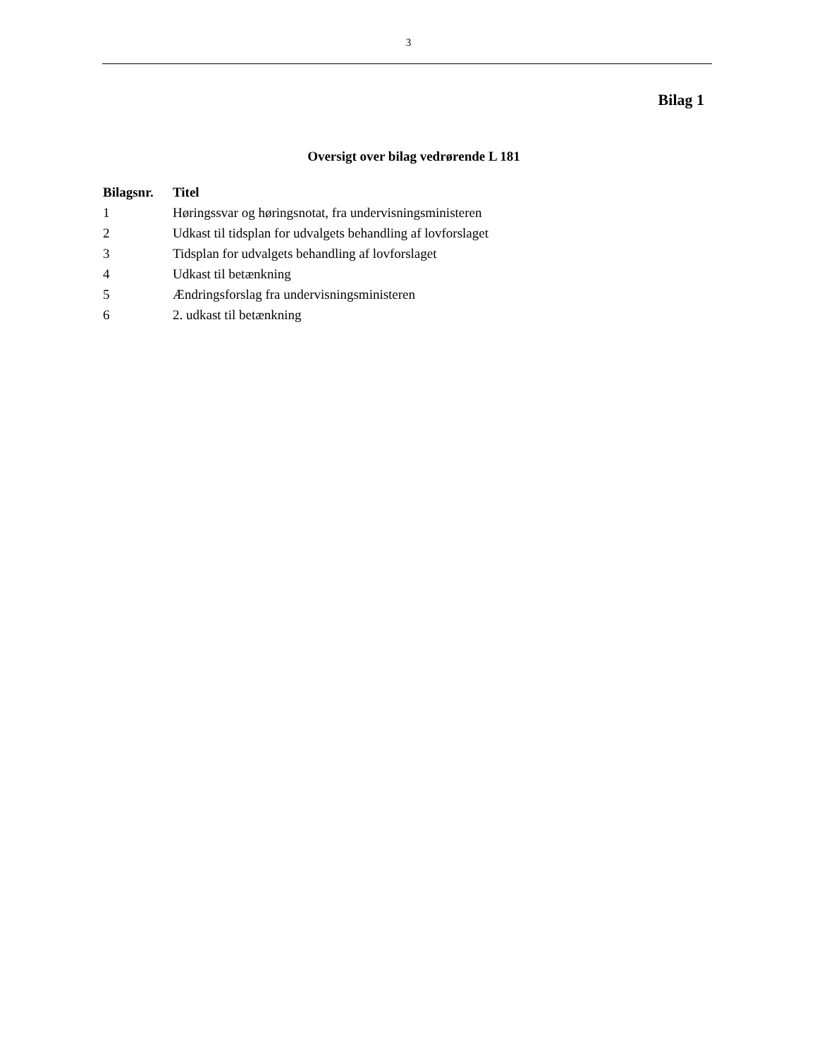3
Bilag 1
Oversigt over bilag vedrørende L 181
| Bilagsnr. | Titel |
| --- | --- |
| 1 | Høringssvar og høringsnotat, fra undervisningsministeren |
| 2 | Udkast til tidsplan for udvalgets behandling af lovforslaget |
| 3 | Tidsplan for udvalgets behandling af lovforslaget |
| 4 | Udkast til betænkning |
| 5 | Ændringsforslag fra undervisningsministeren |
| 6 | 2. udkast til betænkning |